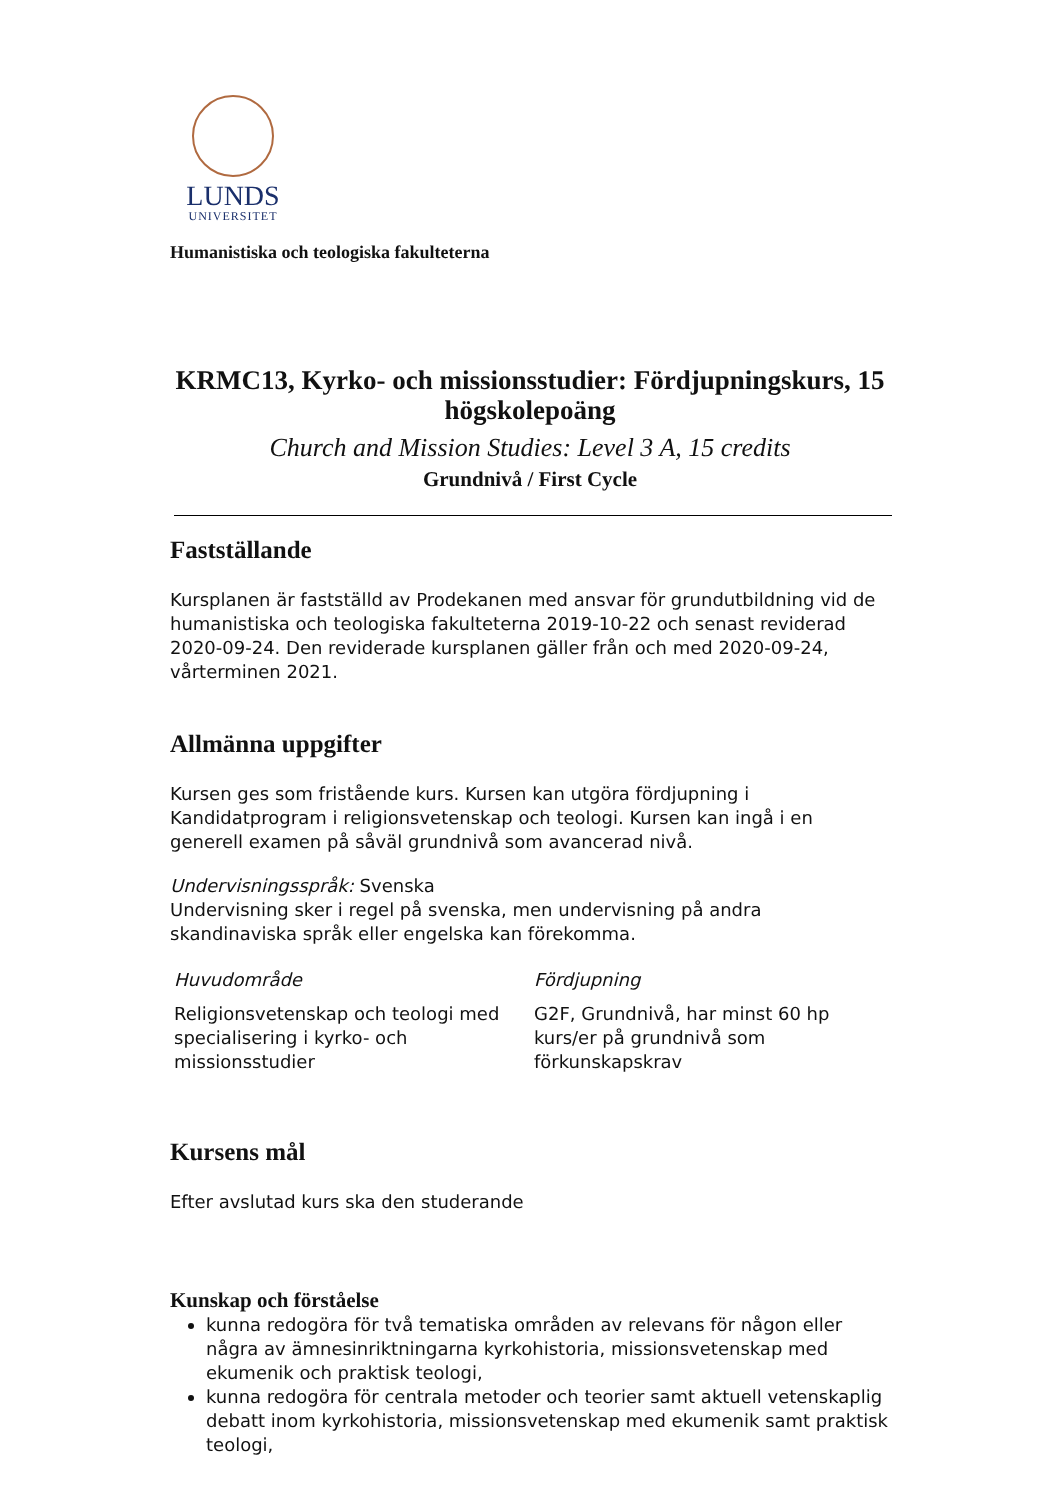LUNDS
UNIVERSITET
Humanistiska och teologiska fakulteterna
KRMC13, Kyrko- och missionsstudier: Fördjupningskurs, 15 högskolepoäng
Church and Mission Studies: Level 3 A, 15 credits
Grundnivå / First Cycle
Fastställande
Kursplanen är fastställd av Prodekanen med ansvar för grundutbildning vid de humanistiska och teologiska fakulteterna 2019-10-22 och senast reviderad 2020-09-24. Den reviderade kursplanen gäller från och med 2020-09-24, vårterminen 2021.
Allmänna uppgifter
Kursen ges som fristående kurs. Kursen kan utgöra fördjupning i Kandidatprogram i religionsvetenskap och teologi. Kursen kan ingå i en generell examen på såväl grundnivå som avancerad nivå.
Undervisningsspråk: Svenska
Undervisning sker i regel på svenska, men undervisning på andra skandinaviska språk eller engelska kan förekomma.
| Huvudområde | Fördjupning |
| Religionsvetenskap och teologi med specialisering i kyrko- och missionsstudier | G2F, Grundnivå, har minst 60 hp kurs/er på grundnivå som förkunskapskrav |
Kursens mål
Efter avslutad kurs ska den studerande
Kunskap och förståelse
kunna redogöra för två tematiska områden av relevans för någon eller några av ämnesinriktningarna kyrkohistoria, missionsvetenskap med ekumenik och praktisk teologi,
kunna redogöra för centrala metoder och teorier samt aktuell vetenskaplig debatt inom kyrkohistoria, missionsvetenskap med ekumenik samt praktisk teologi,